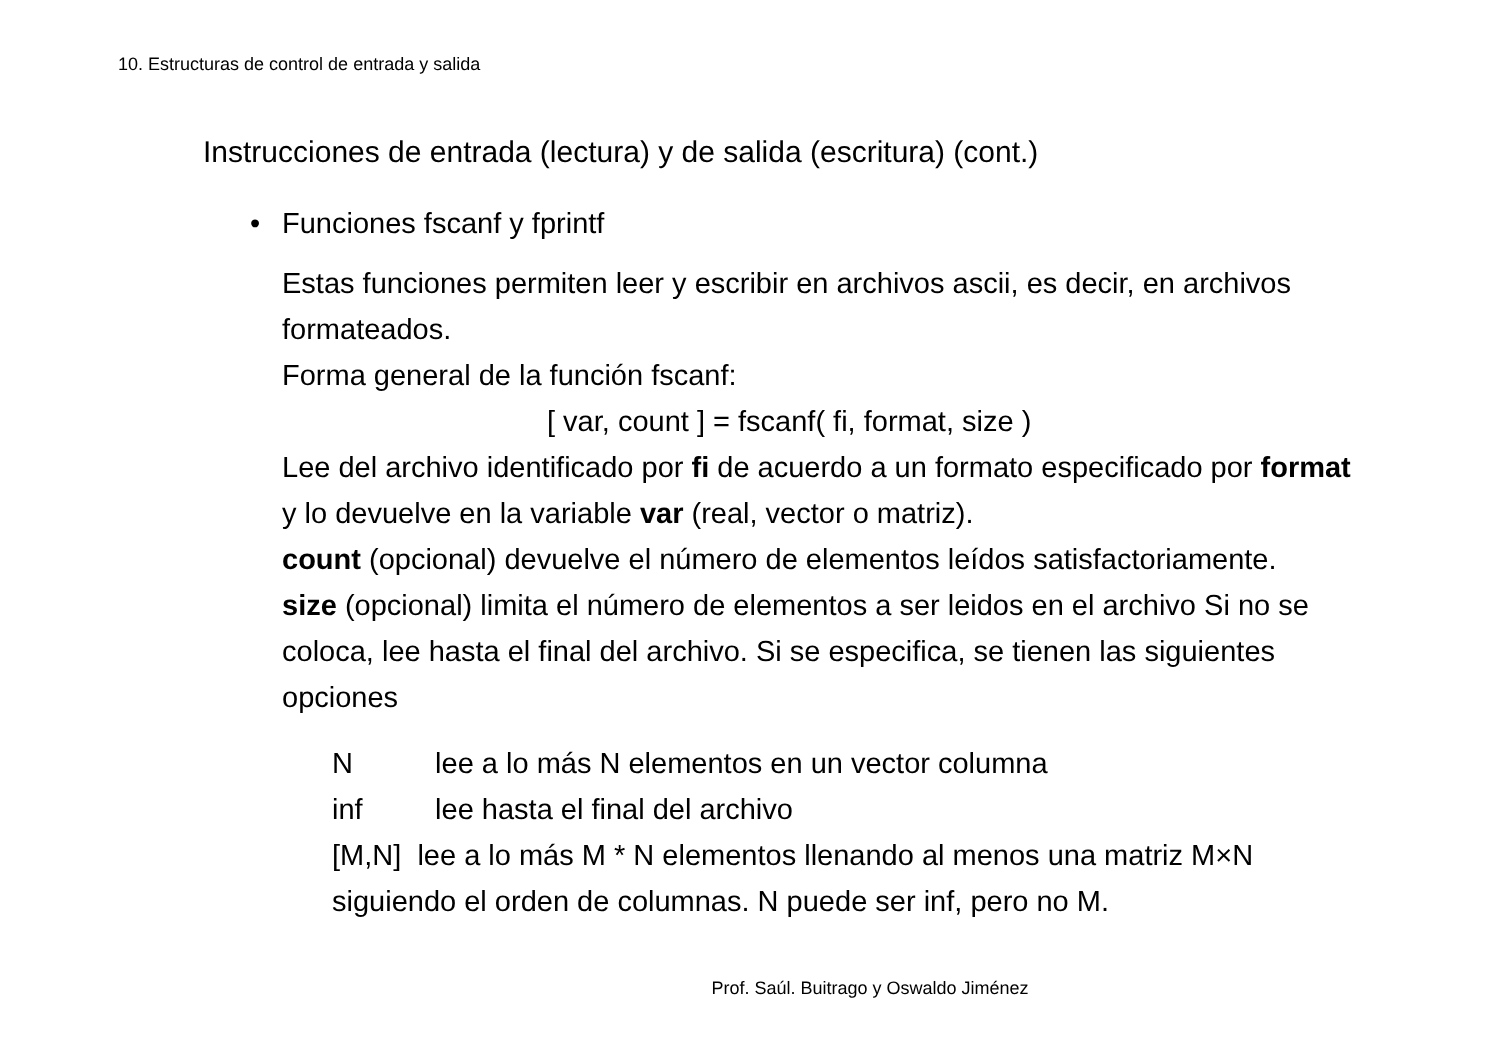10. Estructuras de control de entrada y salida
Instrucciones de entrada (lectura) y de salida (escritura) (cont.)
• Funciones fscanf y fprintf
Estas funciones permiten leer y escribir en archivos ascii, es decir, en archivos formateados.
Forma general de la función fscanf:
[ var, count ] = fscanf( fi, format, size )
Lee del archivo identificado por fi de acuerdo a un formato especificado por format y lo devuelve en la variable var (real, vector o matriz).
count (opcional) devuelve el número de elementos leídos satisfactoriamente.
size (opcional) limita el número de elementos a ser leidos en el archivo Si no se coloca, lee hasta el final del archivo. Si se especifica, se tienen las siguientes opciones
N lee a lo más N elementos en un vector columna
inf lee hasta el final del archivo
[M,N] lee a lo más M * N elementos llenando al menos una matriz M×N siguiendo el orden de columnas. N puede ser inf, pero no M.
Prof. Saúl. Buitrago y Oswaldo Jiménez